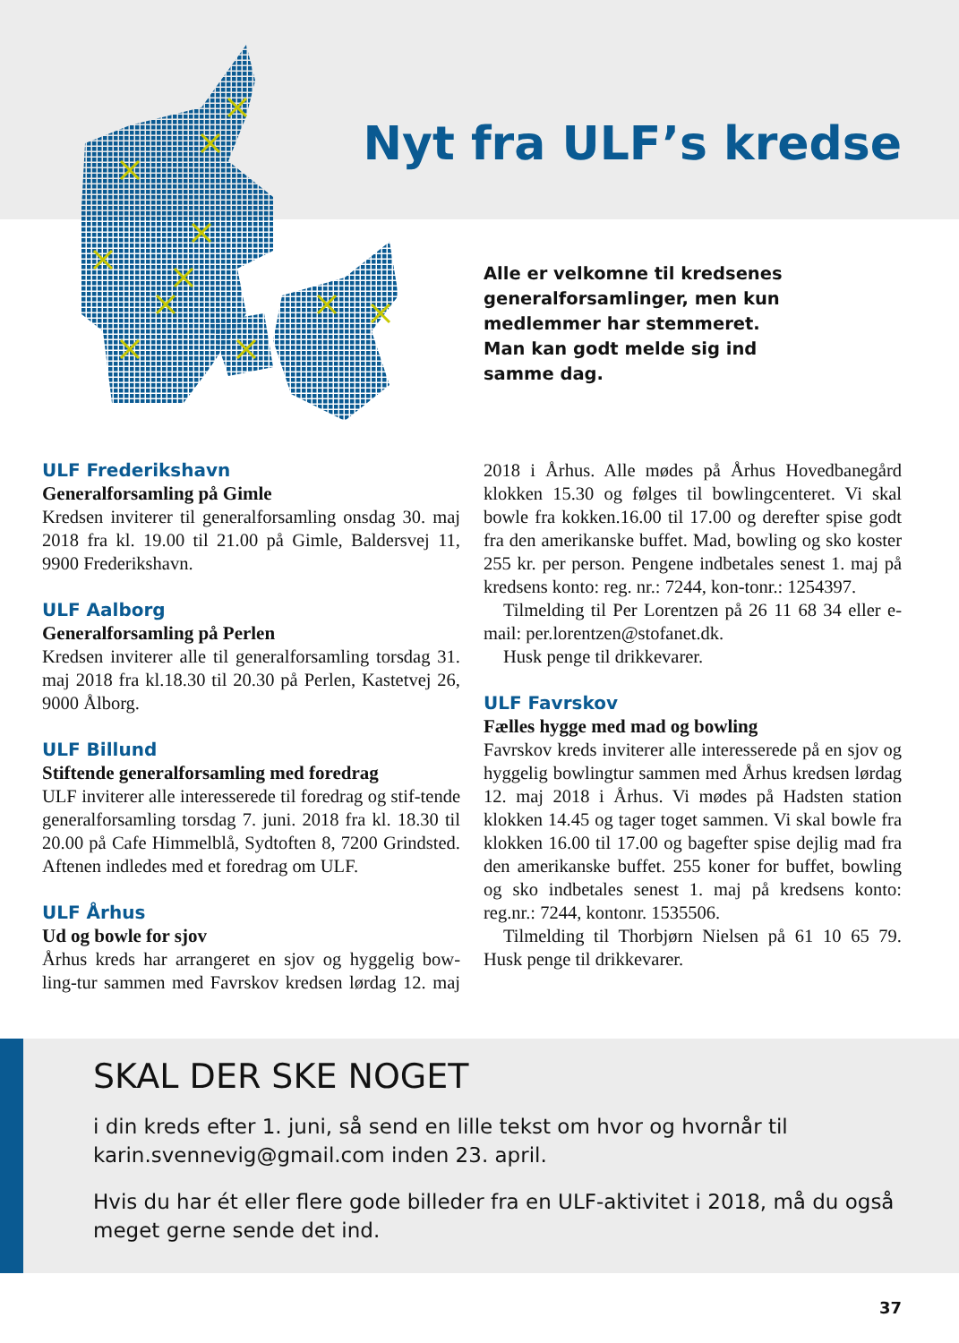Nyt fra ULF’s kredse
Alle er velkomne til kredsenes generalforsamlinger, men kun medlemmer har stemmeret. Man kan godt melde sig ind samme dag.
ULF Frederikshavn
Generalforsamling på Gimle
Kredsen inviterer til generalforsamling onsdag 30. maj 2018 fra kl. 19.00 til 21.00 på Gimle, Baldersvej 11, 9900 Frederikshavn.
ULF Aalborg
Generalforsamling på Perlen
Kredsen inviterer alle til generalforsamling torsdag 31. maj 2018 fra kl.18.30 til 20.30 på Perlen, Kastetvej 26, 9000 Ålborg.
ULF Billund
Stiftende generalforsamling med foredrag
ULF inviterer alle interesserede til foredrag og stif-tende generalforsamling torsdag 7. juni. 2018 fra kl. 18.30 til 20.00 på Cafe Himmelblå, Sydtoften 8, 7200 Grindsted. Aftenen indledes med et foredrag om ULF.
ULF Århus
Ud og bowle for sjov
Århus kreds har arrangeret en sjov og hyggelig bow-ling-tur sammen med Favrskov kredsen lørdag 12. maj 2018 i Århus. Alle mødes på Århus Hovedbanegård klokken 15.30 og følges til bowlingcenteret. Vi skal bowle fra kokken.16.00 til 17.00 og derefter spise godt fra den amerikanske buffet. Mad, bowling og sko koster 255 kr. per person. Pengene indbetales senest 1. maj på kredsens konto: reg. nr.: 7244, kon-tonr.: 1254397.
Tilmelding til Per Lorentzen på 26 11 68 34 eller e-mail: per.lorentzen@stofanet.dk.
Husk penge til drikkevarer.
ULF Favrskov
Fælles hygge med mad og bowling
Favrskov kreds inviterer alle interesserede på en sjov og hyggelig bowlingtur sammen med Århus kredsen lørdag 12. maj 2018 i Århus. Vi mødes på Hadsten station klokken 14.45 og tager toget sammen. Vi skal bowle fra klokken 16.00 til 17.00 og bagefter spise dejlig mad fra den amerikanske buffet. 255 koner for buffet, bowling og sko indbetales senest 1. maj på kredsens konto: reg.nr.: 7244, kontonr. 1535506.
Tilmelding til Thorbjørn Nielsen på 61 10 65 79. Husk penge til drikkevarer.
SKAL DER SKE NOGET
i din kreds efter 1. juni, så send en lille tekst om hvor og hvornår til karin.svennevig@gmail.com inden 23. april.
Hvis du har ét eller flere gode billeder fra en ULF-aktivitet i 2018, må du også meget gerne sende det ind.
37